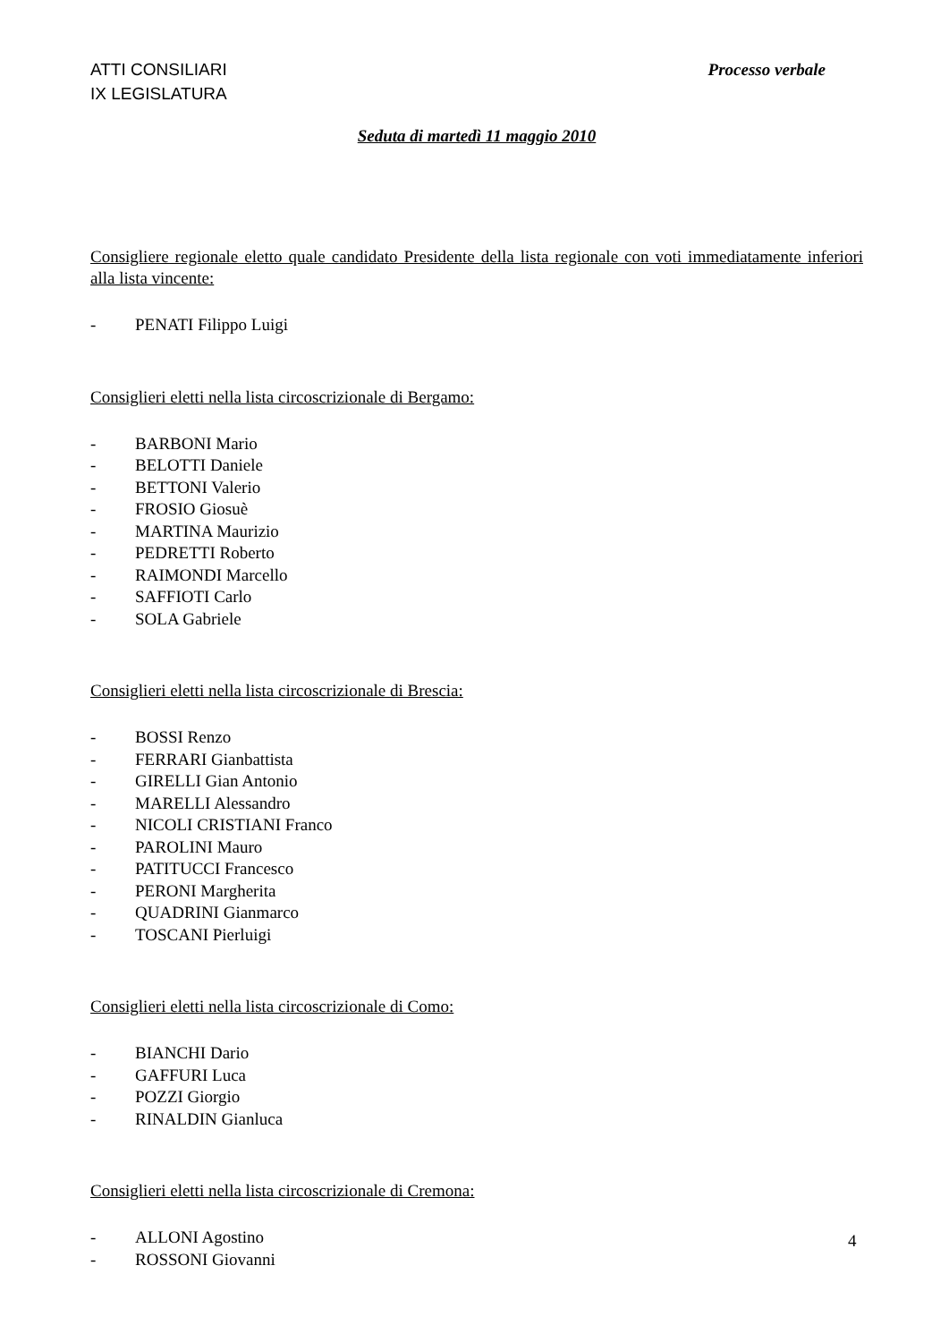ATTI CONSILIARI
IX LEGISLATURA
Processo verbale
Seduta di martedì 11 maggio 2010
Consigliere regionale eletto quale candidato Presidente della lista regionale con voti immediatamente inferiori alla lista vincente:
- PENATI Filippo Luigi
Consiglieri eletti nella lista circoscrizionale di Bergamo:
- BARBONI Mario
- BELOTTI Daniele
- BETTONI Valerio
- FROSIO Giosuè
- MARTINA Maurizio
- PEDRETTI Roberto
- RAIMONDI Marcello
- SAFFIOTI Carlo
- SOLA Gabriele
Consiglieri eletti nella lista circoscrizionale di Brescia:
- BOSSI Renzo
- FERRARI Gianbattista
- GIRELLI Gian Antonio
- MARELLI Alessandro
- NICOLI CRISTIANI Franco
- PAROLINI Mauro
- PATITUCCI Francesco
- PERONI Margherita
- QUADRINI Gianmarco
- TOSCANI Pierluigi
Consiglieri eletti nella lista circoscrizionale di Como:
- BIANCHI Dario
- GAFFURI Luca
- POZZI Giorgio
- RINALDIN Gianluca
Consiglieri eletti nella lista circoscrizionale di Cremona:
- ALLONI Agostino
- ROSSONI Giovanni
4